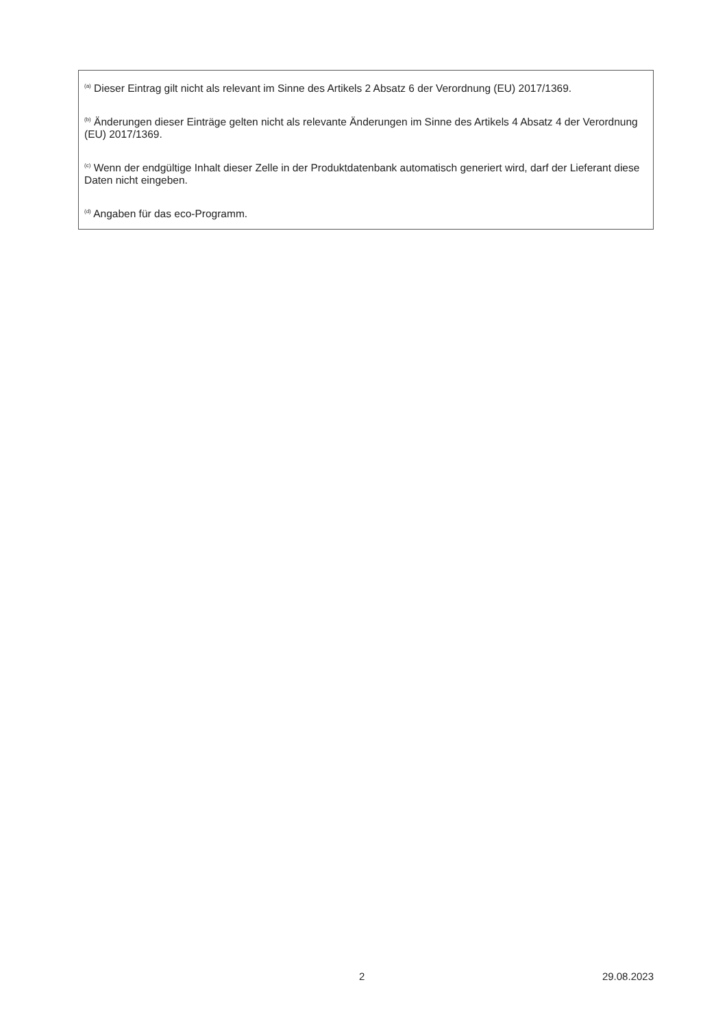<sup>(a)</sup> Dieser Eintrag gilt nicht als relevant im Sinne des Artikels 2 Absatz 6 der Verordnung (EU) 2017/1369.
<sup>(b)</sup> Änderungen dieser Einträge gelten nicht als relevante Änderungen im Sinne des Artikels 4 Absatz 4 der Verordnung (EU) 2017/1369.
<sup>(c)</sup> Wenn der endgültige Inhalt dieser Zelle in der Produktdatenbank automatisch generiert wird, darf der Lieferant diese Daten nicht eingeben.
<sup>(d)</sup> Angaben für das eco-Programm.
2 29.08.2023